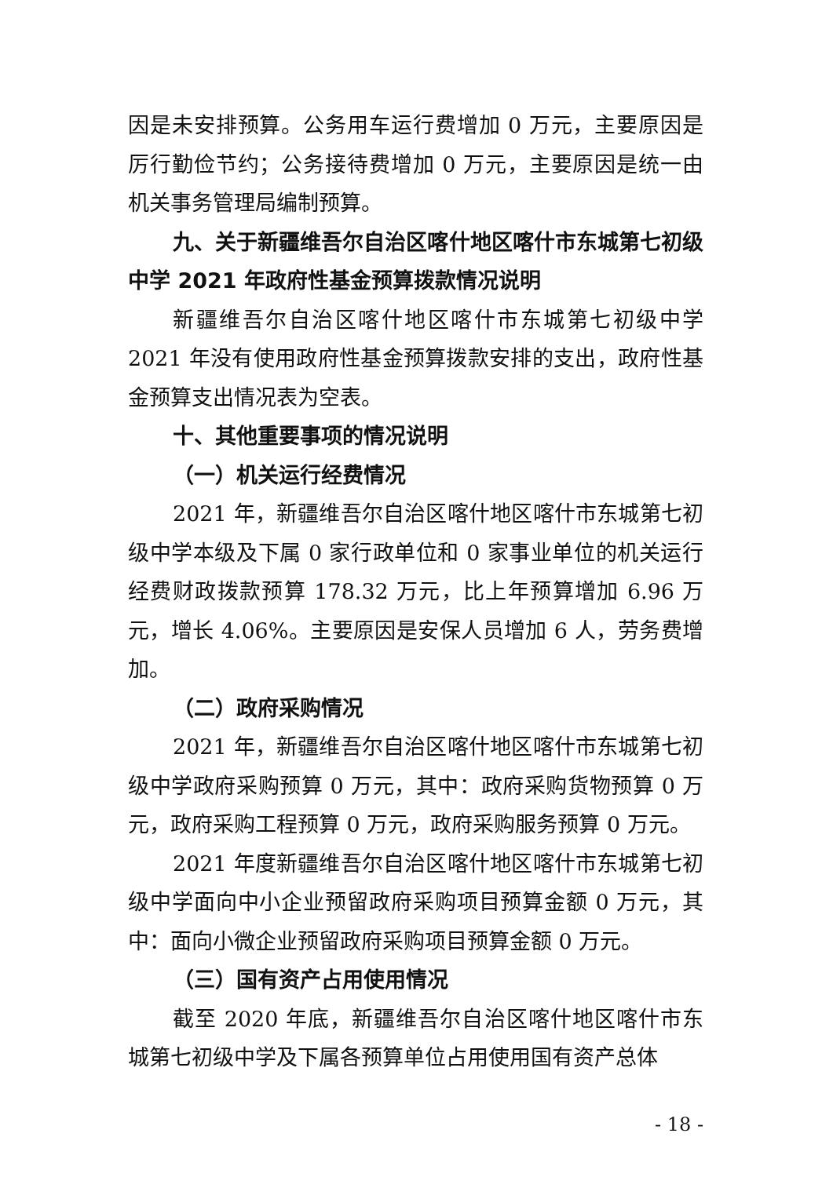因是未安排预算。公务用车运行费增加 0 万元，主要原因是厉行勤俭节约；公务接待费增加 0 万元，主要原因是统一由机关事务管理局编制预算。
九、关于新疆维吾尔自治区喀什地区喀什市东城第七初级中学 2021 年政府性基金预算拨款情况说明
新疆维吾尔自治区喀什地区喀什市东城第七初级中学 2021 年没有使用政府性基金预算拨款安排的支出，政府性基金预算支出情况表为空表。
十、其他重要事项的情况说明
（一）机关运行经费情况
2021 年，新疆维吾尔自治区喀什地区喀什市东城第七初级中学本级及下属 0 家行政单位和 0 家事业单位的机关运行经费财政拨款预算 178.32 万元，比上年预算增加 6.96 万元，增长 4.06%。主要原因是安保人员增加 6 人，劳务费增加。
（二）政府采购情况
2021 年，新疆维吾尔自治区喀什地区喀什市东城第七初级中学政府采购预算 0 万元，其中：政府采购货物预算 0 万元，政府采购工程预算 0 万元，政府采购服务预算 0 万元。
2021 年度新疆维吾尔自治区喀什地区喀什市东城第七初级中学面向中小企业预留政府采购项目预算金额 0 万元，其中：面向小微企业预留政府采购项目预算金额 0 万元。
（三）国有资产占用使用情况
截至 2020 年底，新疆维吾尔自治区喀什地区喀什市东城第七初级中学及下属各预算单位占用使用国有资产总体
- 18 -